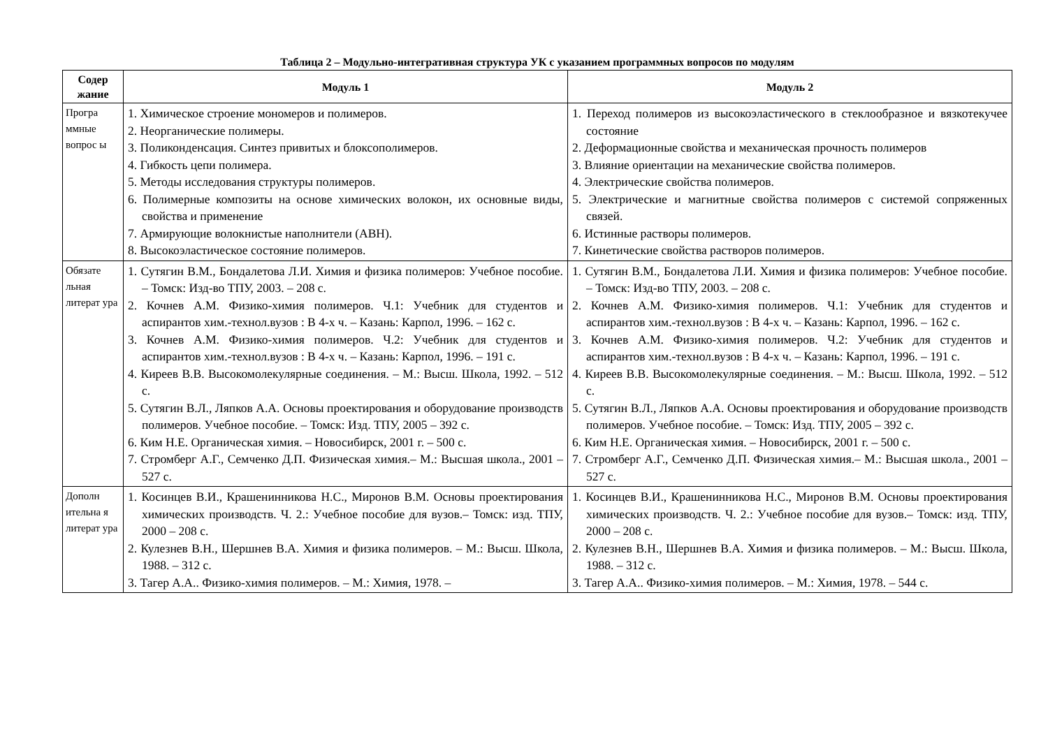Таблица 2 – Модульно-интегративная структура УК с указанием программных вопросов по модулям
| Содер жание | Модуль 1 | Модуль 2 |
| --- | --- | --- |
| Програ ммные вопрос ы | 1. Химическое строение мономеров и полимеров. 2. Неорганические полимеры. 3. Поликонденсация. Синтез привитых и блоксополимеров. 4. Гибкость цепи полимера. 5. Методы исследования структуры полимеров. 6. Полимерные композиты на основе химических волокон, их основные виды, свойства и применение 7. Армирующие волокнистые наполнители (АВН). 8. Высокоэластическое состояние полимеров. | 1. Переход полимеров из высокоэластического в стеклообразное и вязкотекучее состояние 2. Деформационные свойства и механическая прочность полимеров 3. Влияние ориентации на механические свойства полимеров. 4. Электрические свойства полимеров. 5. Электрические и магнитные свойства полимеров с системой сопряженных связей. 6. Истинные растворы полимеров. 7. Кинетические свойства растворов полимеров. |
| Обязате льная литерат ура | 1. Сутягин В.М., Бондалетова Л.И. Химия и физика полимеров: Учебное пособие. – Томск: Изд-во ТПУ, 2003. – 208 с. 2. Кочнев А.М. Физико-химия полимеров. Ч.1: Учебник для студентов и аспирантов хим.-технол.вузов : В 4-х ч. – Казань: Карпол, 1996. – 162 с. 3. Кочнев А.М. Физико-химия полимеров. Ч.2: Учебник для студентов и аспирантов хим.-технол.вузов : В 4-х ч. – Казань: Карпол, 1996. – 191 с. 4. Киреев В.В. Высокомолекулярные соединения. – М.: Высш. Школа, 1992. – 512 с. 5. Сутягин В.Л., Ляпков А.А. Основы проектирования и оборудование производств полимеров. Учебное пособие. – Томск: Изд. ТПУ, 2005 – 392 с. 6. Ким Н.Е. Органическая химия. – Новосибирск, 2001 г. – 500 с. 7. Стромберг А.Г., Семченко Д.П. Физическая химия.– М.: Высшая школа., 2001 – 527 с. | 1. Сутягин В.М., Бондалетова Л.И. Химия и физика полимеров: Учебное пособие. – Томск: Изд-во ТПУ, 2003. – 208 с. 2. Кочнев А.М. Физико-химия полимеров. Ч.1: Учебник для студентов и аспирантов хим.-технол.вузов : В 4-х ч. – Казань: Карпол, 1996. – 162 с. 3. Кочнев А.М. Физико-химия полимеров. Ч.2: Учебник для студентов и аспирантов хим.-технол.вузов : В 4-х ч. – Казань: Карпол, 1996. – 191 с. 4. Киреев В.В. Высокомолекулярные соединения. – М.: Высш. Школа, 1992. – 512 с. 5. Сутягин В.Л., Ляпков А.А. Основы проектирования и оборудование производств полимеров. Учебное пособие. – Томск: Изд. ТПУ, 2005 – 392 с. 6. Ким Н.Е. Органическая химия. – Новосибирск, 2001 г. – 500 с. 7. Стромберг А.Г., Семченко Д.П. Физическая химия.– М.: Высшая школа., 2001 – 527 с. |
| Дополн ительна я литерат ура | 1. Косинцев В.И., Крашенинникова Н.С., Миронов В.М. Основы проектирования химических производств. Ч. 2.: Учебное пособие для вузов.– Томск: изд. ТПУ, 2000 – 208 с. 2. Кулезнев В.Н., Шершнев В.А. Химия и физика полимеров. – М.: Высш. Школа, 1988. – 312 с. 3. Тагер А.А.. Физико-химия полимеров. – М.: Химия, 1978. – | 1. Косинцев В.И., Крашенинникова Н.С., Миронов В.М. Основы проектирования химических производств. Ч. 2.: Учебное пособие для вузов.– Томск: изд. ТПУ, 2000 – 208 с. 2. Кулезнев В.Н., Шершнев В.А. Химия и физика полимеров. – М.: Высш. Школа, 1988. – 312 с. 3. Тагер А.А.. Физико-химия полимеров. – М.: Химия, 1978. – 544 с. |